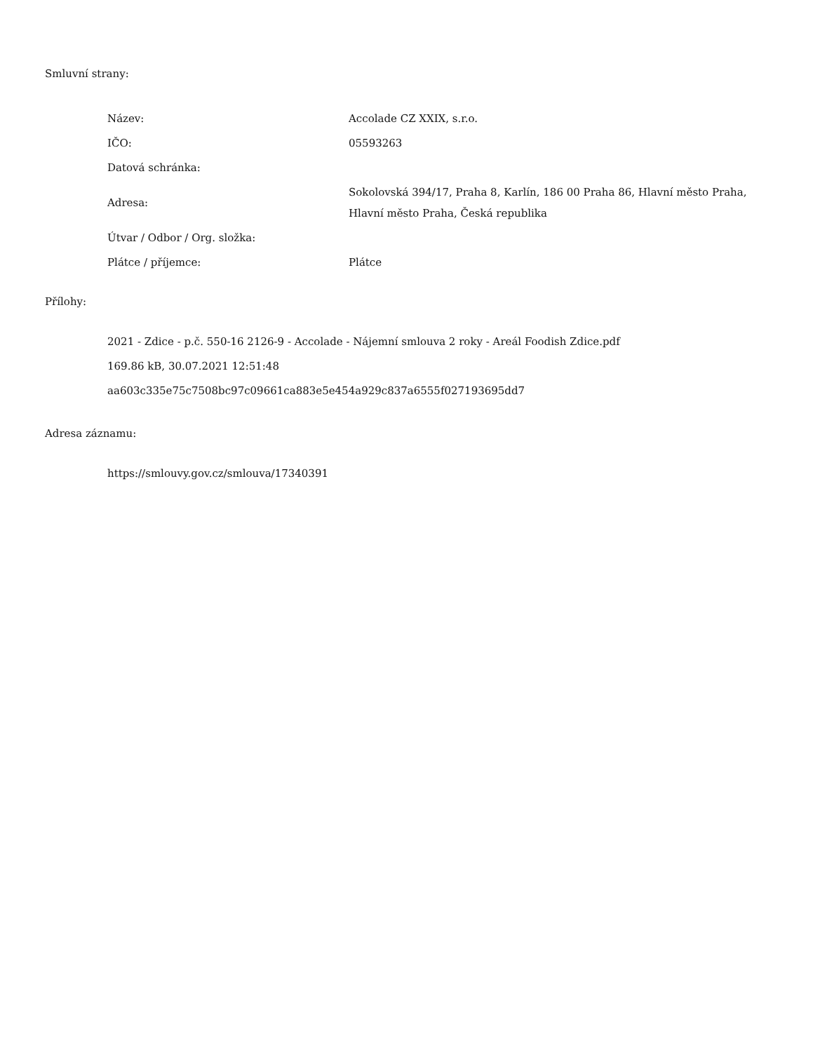Smluvní strany:
| Název: | Accolade CZ XXIX, s.r.o. |
| IČO: | 05593263 |
| Datová schránka: | |
| Adresa: | Sokolovská 394/17, Praha 8, Karlín, 186 00 Praha 86, Hlavní město Praha, Hlavní město Praha, Česká republika |
| Útvar / Odbor / Org. složka: | |
| Plátce / příjemce: | Plátce |
Přílohy:
2021 - Zdice - p.č. 550-16 2126-9 - Accolade - Nájemní smlouva 2 roky - Areál Foodish Zdice.pdf
169.86 kB, 30.07.2021 12:51:48
aa603c335e75c7508bc97c09661ca883e5e454a929c837a6555f027193695dd7
Adresa záznamu:
https://smlouvy.gov.cz/smlouva/17340391